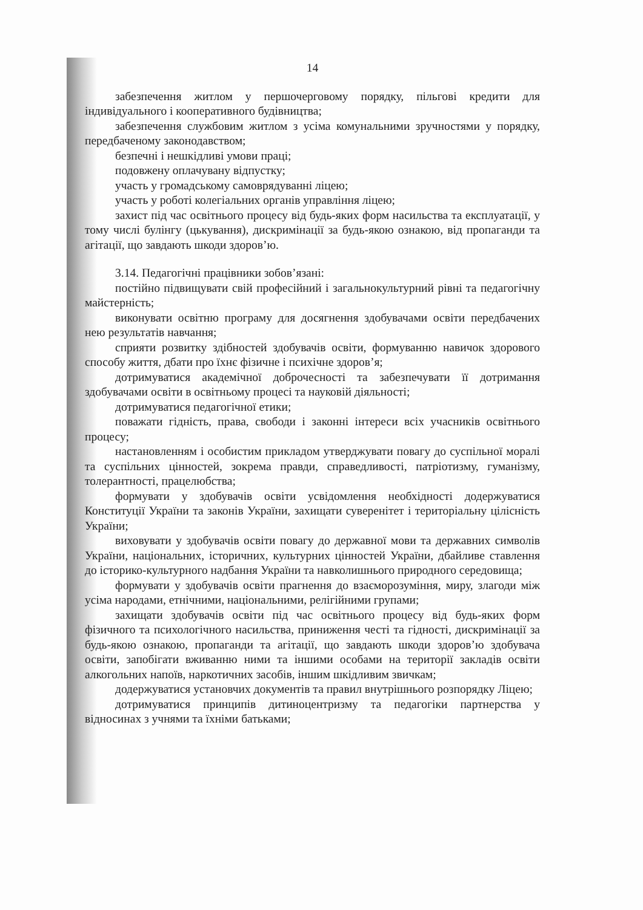14
забезпечення житлом у першочерговому порядку, пільгові кредити для індивідуального і кооперативного будівництва;
забезпечення службовим житлом з усіма комунальними зручностями у порядку, передбаченому законодавством;
безпечні і нешкідливі умови праці;
подовжену оплачувану відпустку;
участь у громадському самоврядуванні ліцею;
участь у роботі колегіальних органів управління ліцею;
захист під час освітнього процесу від будь-яких форм насильства та експлуатації, у тому числі булінгу (цькування), дискримінації за будь-якою ознакою, від пропаганди та агітації, що завдають шкоди здоров’ю.
3.14. Педагогічні працівники зобов’язані:
постійно підвищувати свій професійний і загальнокультурний рівні та педагогічну майстерність;
виконувати освітню програму для досягнення здобувачами освіти передбачених нею результатів навчання;
сприяти розвитку здібностей здобувачів освіти, формуванню навичок здорового способу життя, дбати про їхнє фізичне і психічне здоров’я;
дотримуватися академічної доброчесності та забезпечувати її дотримання здобувачами освіти в освітньому процесі та науковій діяльності;
дотримуватися педагогічної етики;
поважати гідність, права, свободи і законні інтереси всіх учасників освітнього процесу;
настановленням і особистим прикладом утверджувати повагу до суспільної моралі та суспільних цінностей, зокрема правди, справедливості, патріотизму, гуманізму, толерантності, працелюбства;
формувати у здобувачів освіти усвідомлення необхідності додержуватися Конституції України та законів України, захищати суверенітет і територіальну цілісність України;
виховувати у здобувачів освіти повагу до державної мови та державних символів України, національних, історичних, культурних цінностей України, дбайливе ставлення до історико-культурного надбання України та навколишнього природного середовища;
формувати у здобувачів освіти прагнення до взаєморозуміння, миру, злагоди між усіма народами, етнічними, національними, релігійними групами;
захищати здобувачів освіти під час освітнього процесу від будь-яких форм фізичного та психологічного насильства, приниження честі та гідності, дискримінації за будь-якою ознакою, пропаганди та агітації, що завдають шкоди здоров’ю здобувача освіти, запобігати вживанню ними та іншими особами на території закладів освіти алкогольних напоїв, наркотичних засобів, іншим шкідливим звичкам;
додержуватися установчих документів та правил внутрішнього розпорядку Ліцею;
дотримуватися принципів дитиноцентризму та педагогіки партнерства у відносинах з учнями та їхніми батьками;